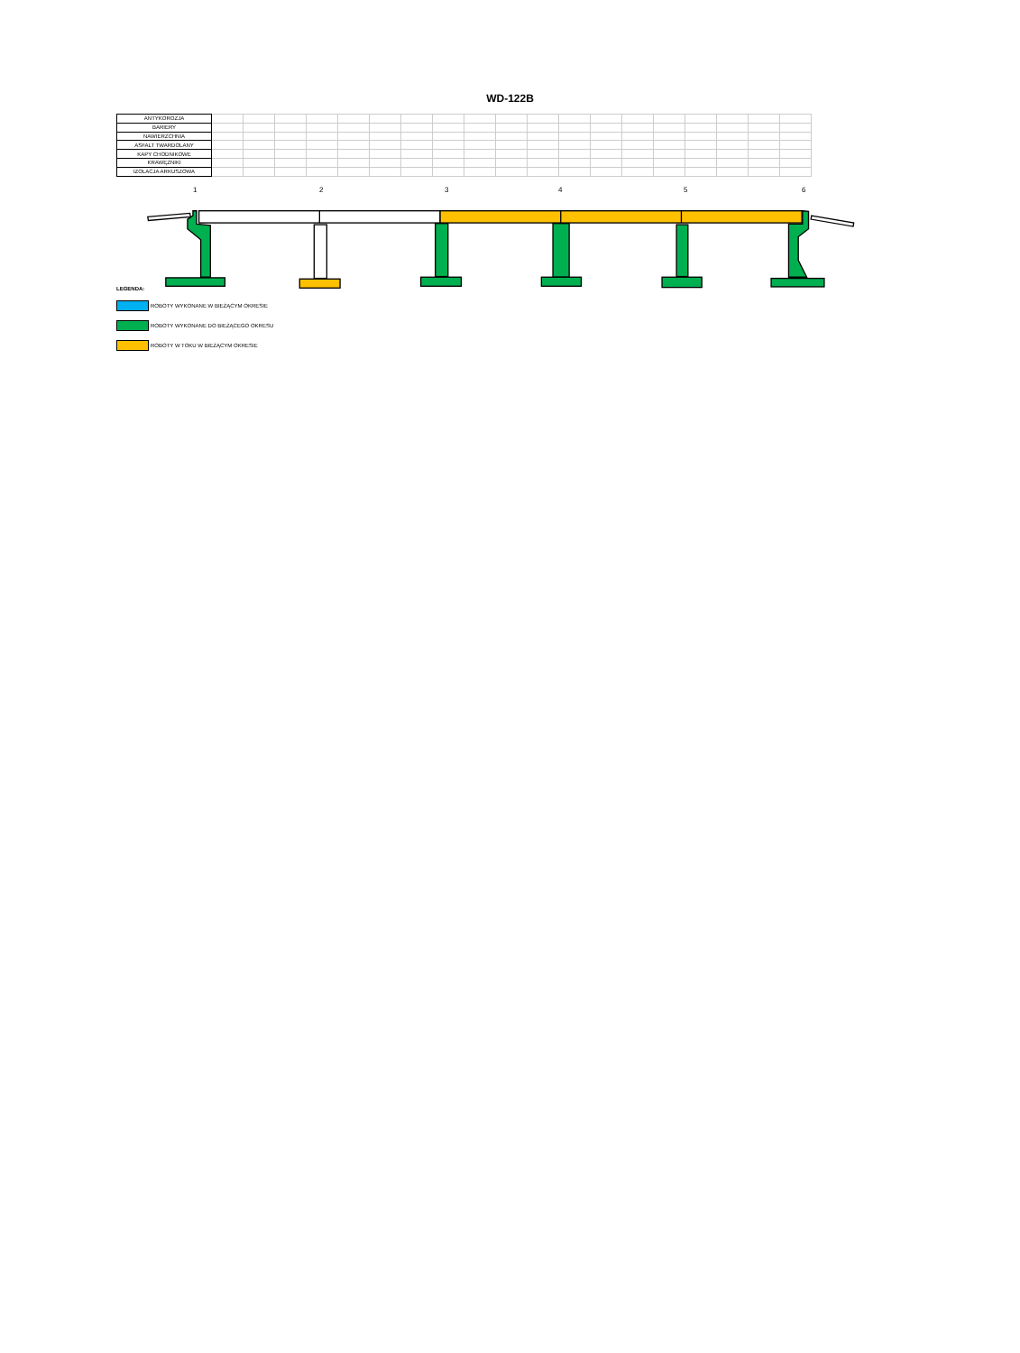WD-122B
| ANTYKOROZJA | | | | | | | | | | | | | | | | | | | |
| BARIERY | | | | | | | | | | | | | | | | | | | |
| NAWIERZCHNIA | | | | | | | | | | | | | | | | | | | |
| ASFALT TWARDOLANY | | | | | | | | | | | | | | | | | | | |
| KAPY CHODNIKOWE | | | | | | | | | | | | | | | | | | | |
| KRAWĘŻNIKI | | | | | | | | | | | | | | | | | | | |
| IZOLACJA ARKUSZOWA | | | | | | | | | | | | | | | | | | | |
1 2 3 4 5 6
LEGENDA:
ROBOTY WYKONANE W BIEŻĄCYM OKRESIE
ROBOTY WYKONANE DO BIEŻĄCEGO OKRESU
ROBOTY W TOKU W BIEŻĄCYM OKRESIE